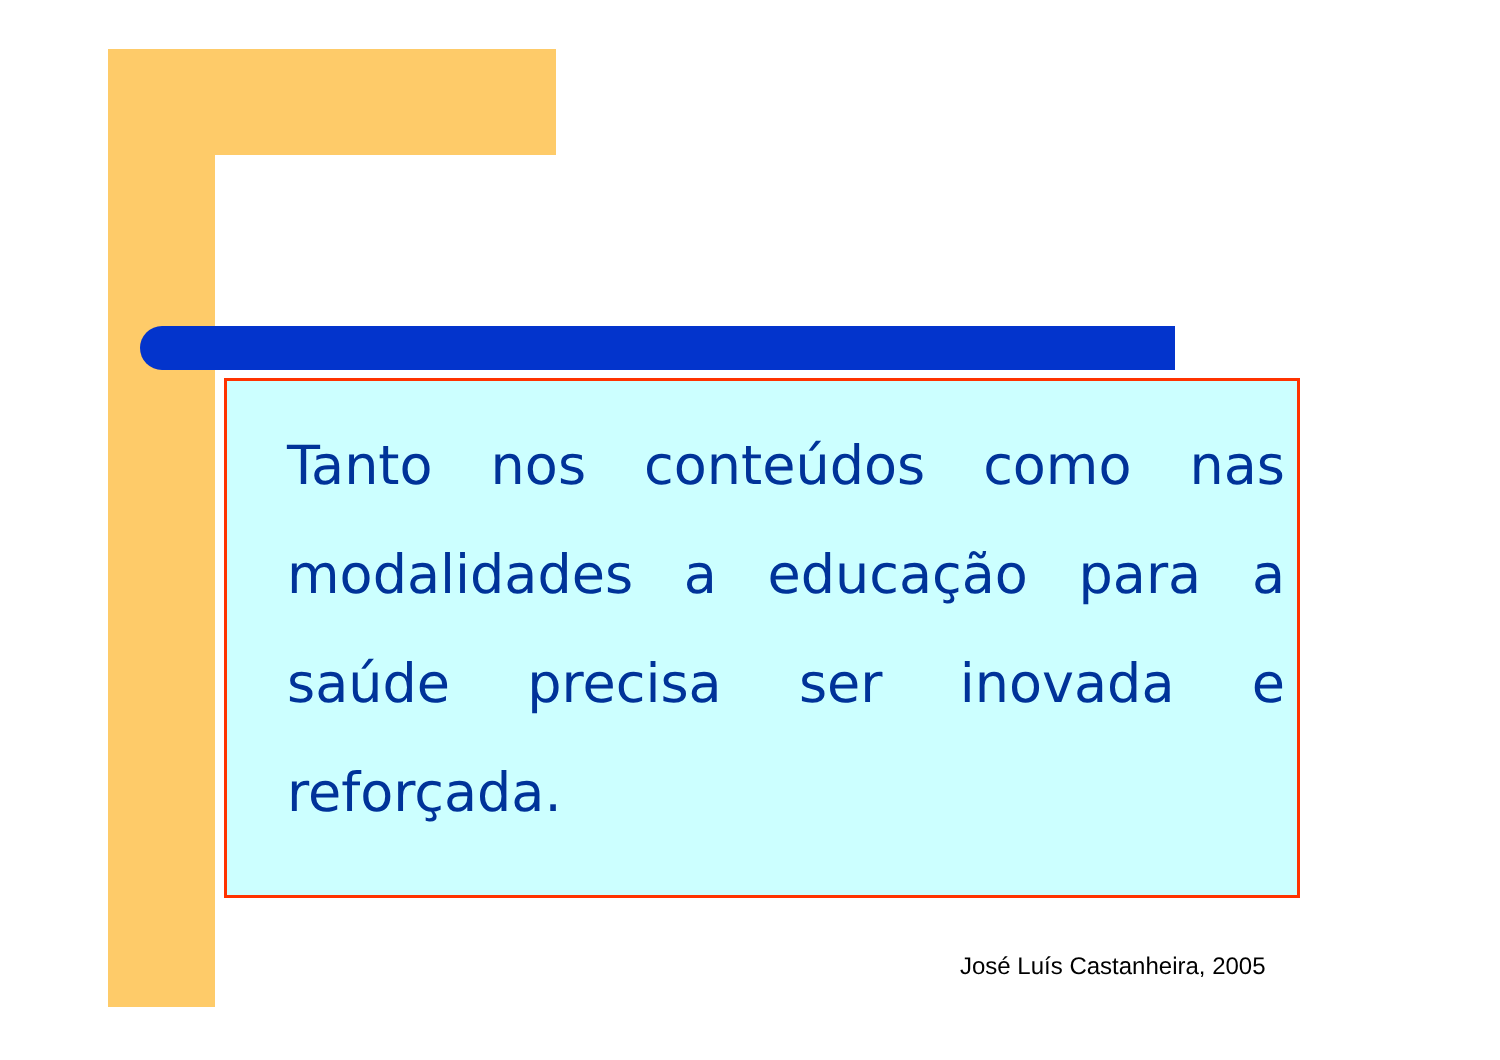Tanto nos conteúdos como nas modalidades a educação para a saúde precisa ser inovada e reforçada.
José Luís Castanheira, 2005